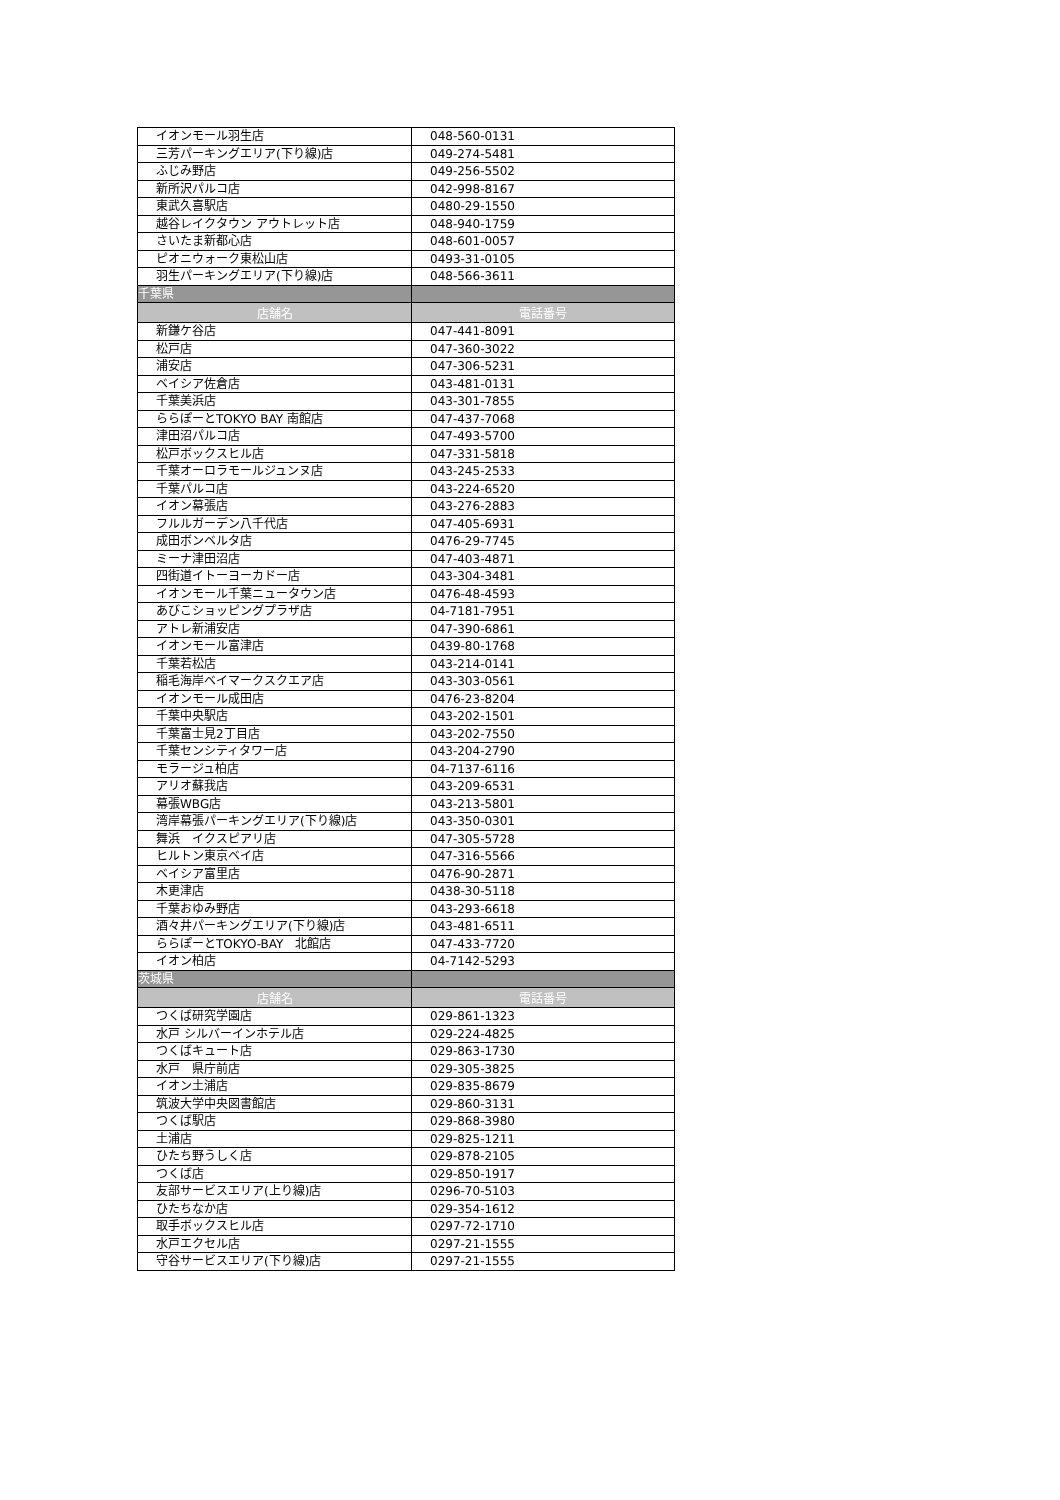| イオンモール羽生店 | 048-560-0131 |
| 三芳パーキングエリア(下り線)店 | 049-274-5481 |
| ふじみ野店 | 049-256-5502 |
| 新所沢パルコ店 | 042-998-8167 |
| 東武久喜駅店 | 0480-29-1550 |
| 越谷レイクタウン アウトレット店 | 048-940-1759 |
| さいたま新都心店 | 048-601-0057 |
| ピオニウォーク東松山店 | 0493-31-0105 |
| 羽生パーキングエリア(下り線)店 | 048-566-3611 |
| 千葉県 | |
| 店舗名 | 電話番号 |
| 新鎌ケ谷店 | 047-441-8091 |
| 松戸店 | 047-360-3022 |
| 浦安店 | 047-306-5231 |
| ベイシア佐倉店 | 043-481-0131 |
| 千葉美浜店 | 043-301-7855 |
| ららぽーとTOKYO BAY 南館店 | 047-437-7068 |
| 津田沼パルコ店 | 047-493-5700 |
| 松戸ボックスヒル店 | 047-331-5818 |
| 千葉オーロラモールジュンヌ店 | 043-245-2533 |
| 千葉パルコ店 | 043-224-6520 |
| イオン幕張店 | 043-276-2883 |
| フルルガーデン八千代店 | 047-405-6931 |
| 成田ボンベルタ店 | 0476-29-7745 |
| ミーナ津田沼店 | 047-403-4871 |
| 四街道イトーヨーカドー店 | 043-304-3481 |
| イオンモール千葉ニュータウン店 | 0476-48-4593 |
| あびこショッピングプラザ店 | 04-7181-7951 |
| アトレ新浦安店 | 047-390-6861 |
| イオンモール富津店 | 0439-80-1768 |
| 千葉若松店 | 043-214-0141 |
| 稲毛海岸ベイマークスクエア店 | 043-303-0561 |
| イオンモール成田店 | 0476-23-8204 |
| 千葉中央駅店 | 043-202-1501 |
| 千葉富士見2丁目店 | 043-202-7550 |
| 千葉センシティタワー店 | 043-204-2790 |
| モラージュ柏店 | 04-7137-6116 |
| アリオ蘇我店 | 043-209-6531 |
| 幕張WBG店 | 043-213-5801 |
| 湾岸幕張パーキングエリア(下り線)店 | 043-350-0301 |
| 舞浜 イクスピアリ店 | 047-305-5728 |
| ヒルトン東京ベイ店 | 047-316-5566 |
| ベイシア富里店 | 0476-90-2871 |
| 木更津店 | 0438-30-5118 |
| 千葉おゆみ野店 | 043-293-6618 |
| 酒々井パーキングエリア(下り線)店 | 043-481-6511 |
| ららぽーとTOKYO-BAY 北館店 | 047-433-7720 |
| イオン柏店 | 04-7142-5293 |
| 茨城県 | |
| 店舗名 | 電話番号 |
| つくば研究学園店 | 029-861-1323 |
| 水戸 シルバーインホテル店 | 029-224-4825 |
| つくばキュート店 | 029-863-1730 |
| 水戸 県庁前店 | 029-305-3825 |
| イオン土浦店 | 029-835-8679 |
| 筑波大学中央図書館店 | 029-860-3131 |
| つくば駅店 | 029-868-3980 |
| 土浦店 | 029-825-1211 |
| ひたち野うしく店 | 029-878-2105 |
| つくば店 | 029-850-1917 |
| 友部サービスエリア(上り線)店 | 0296-70-5103 |
| ひたちなか店 | 029-354-1612 |
| 取手ボックスヒル店 | 0297-72-1710 |
| 水戸エクセル店 | 0297-21-1555 |
| 守谷サービスエリア(下り線)店 | 0297-21-1555 |